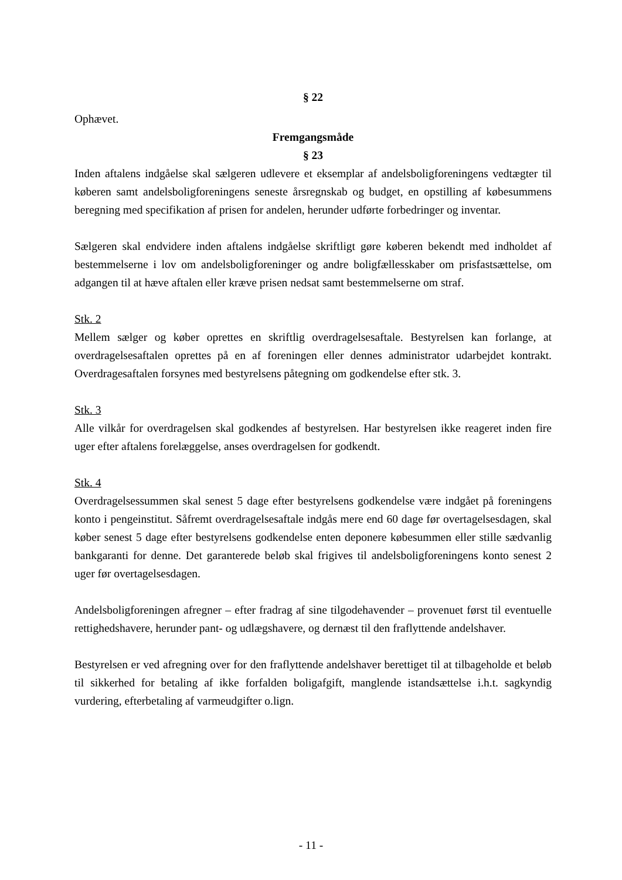§ 22
Ophævet.
Fremgangsmåde
§ 23
Inden aftalens indgåelse skal sælgeren udlevere et eksemplar af andelsboligforeningens vedtægter til køberen samt andelsboligforeningens seneste årsregnskab og budget, en opstilling af købesummens beregning med specifikation af prisen for andelen, herunder udførte forbedringer og inventar.
Sælgeren skal endvidere inden aftalens indgåelse skriftligt gøre køberen bekendt med indholdet af bestemmelserne i lov om andelsboligforeninger og andre boligfællesskaber om prisfastsættelse, om adgangen til at hæve aftalen eller kræve prisen nedsat samt bestemmelserne om straf.
Stk. 2
Mellem sælger og køber oprettes en skriftlig overdragelsesaftale. Bestyrelsen kan forlange, at overdragelsesaftalen oprettes på en af foreningen eller dennes administrator udarbejdet kontrakt. Overdragesaftalen forsynes med bestyrelsens påtegning om godkendelse efter stk. 3.
Stk. 3
Alle vilkår for overdragelsen skal godkendes af bestyrelsen. Har bestyrelsen ikke reageret inden fire uger efter aftalens forelæggelse, anses overdragelsen for godkendt.
Stk. 4
Overdragelsessummen skal senest 5 dage efter bestyrelsens godkendelse være indgået på foreningens konto i pengeinstitut. Såfremt overdragelsesaftale indgås mere end 60 dage før overtagelsesdagen, skal køber senest 5 dage efter bestyrelsens godkendelse enten deponere købesummen eller stille sædvanlig bankgaranti for denne. Det garanterede beløb skal frigives til andelsboligforeningens konto senest 2 uger før overtagelsesdagen.
Andelsboligforeningen afregner – efter fradrag af sine tilgodehavender – provenuet først til eventuelle rettighedshavere, herunder pant- og udlægshavere, og dernæst til den fraflyttende andelshaver.
Bestyrelsen er ved afregning over for den fraflyttende andelshaver berettiget til at tilbageholde et beløb til sikkerhed for betaling af ikke forfalden boligafgift, manglende istandsættelse i.h.t. sagkyndig vurdering, efterbetaling af varmeudgifter o.lign.
- 11 -